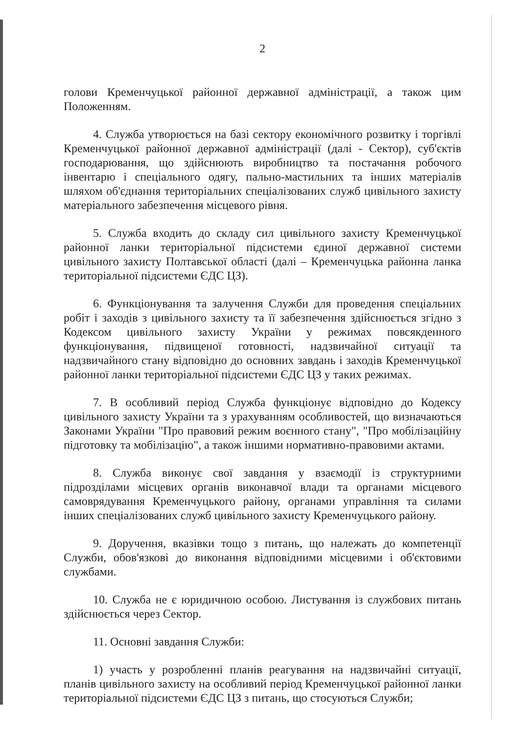2
голови Кременчуцької районної державної адміністрації, а також цим Положенням.
4. Служба утворюється на базі сектору економічного розвитку і торгівлі Кременчуцької районної державної адміністрації (далі - Сектор), суб'єктів господарювання, що здійснюють виробництво та постачання робочого інвентарю і спеціального одягу, пально-мастильних та інших матеріалів шляхом об'єднання територіальних спеціалізованих служб цивільного захисту матеріального забезпечення місцевого рівня.
5. Служба входить до складу сил цивільного захисту Кременчуцької районної ланки територіальної підсистеми єдиної державної системи цивільного захисту Полтавської області (далі – Кременчуцька районна ланка територіальної підсистеми ЄДС ЦЗ).
6. Функціонування та залучення Служби для проведення спеціальних робіт і заходів з цивільного захисту та її забезпечення здійснюється згідно з Кодексом цивільного захисту України у режимах повсякденного функціонування, підвищеної готовності, надзвичайної ситуації та надзвичайного стану відповідно до основних завдань і заходів Кременчуцької районної ланки територіальної підсистеми ЄДС ЦЗ у таких режимах.
7. В особливий період Служба функціонує відповідно до Кодексу цивільного захисту України та з урахуванням особливостей, що визначаються Законами України "Про правовий режим воєнного стану", "Про мобілізаційну підготовку та мобілізацію", а також іншими нормативно-правовими актами.
8. Служба виконує свої завдання у взаємодії із структурними підрозділами місцевих органів виконавчої влади та органами місцевого самоврядування Кременчуцького району, органами управління та силами інших спеціалізованих служб цивільного захисту Кременчуцького району.
9. Доручення, вказівки тощо з питань, що належать до компетенції Служби, обов'язкові до виконання відповідними місцевими і об'єктовими службами.
10. Служба не є юридичною особою. Листування із службових питань здійснюється через Сектор.
11. Основні завдання Служби:
1) участь у розробленні планів реагування на надзвичайні ситуації, планів цивільного захисту на особливий період Кременчуцької районної ланки територіальної підсистеми ЄДС ЦЗ з питань, що стосуються Служби;